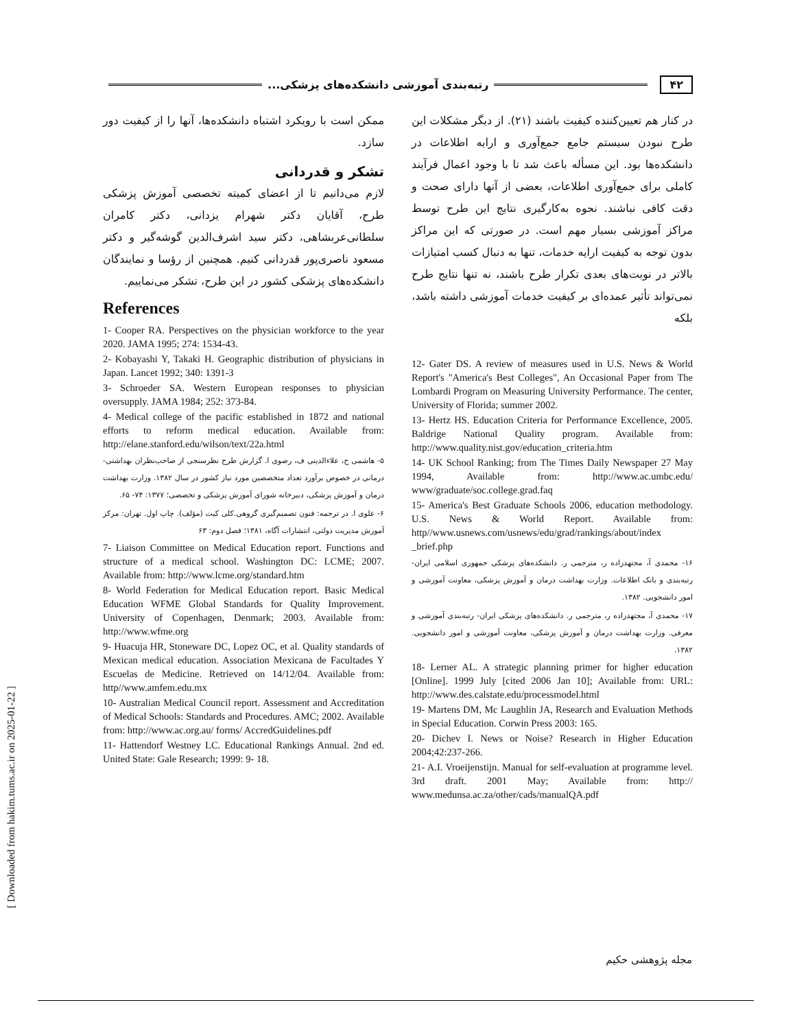۴۲ رتبه‌بندی آموزشی دانشکده‌های پزشکی...
در کنار هم تعیین‌کننده کیفیت باشند (۲۱). از دیگر مشکلات این طرح نبودن سیستم جامع جمع‌آوری و ارایه اطلاعات در دانشکده‌ها بود. این مسأله باعث شد تا با وجود اعمال فرآیند کاملی برای جمع‌آوری اطلاعات، بعضی از آنها دارای صحت و دقت کافی نباشند. نحوه به‌کارگیری نتایج این طرح توسط مراکز آموزشی بسیار مهم است. در صورتی که این مراکز بدون توجه به کیفیت ارایه خدمات، تنها به دنبال کسب امتیازات بالاتر در نوبت‌های بعدی تکرار طرح باشند، نه تنها نتایج طرح نمی‌تواند تأثیر عمده‌ای بر کیفیت خدمات آموزشی داشته باشد، بلکه
12- Gater DS. A review of measures used in U.S. News & World Report's "America's Best Colleges", An Occasional Paper from The Lombardi Program on Measuring University Performance. The center, University of Florida; summer 2002.
13- Hertz HS. Education Criteria for Performance Excellence, 2005. Baldrige National Quality program. Available from: http://www.quality.nist.gov/education_criteria.htm
14- UK School Ranking; from The Times Daily Newspaper 27 May 1994, Available from: http://www.ac.umbc.edu/ www/graduate/soc.college.grad.faq
15- America's Best Graduate Schools 2006, education methodology. U.S. News & World Report. Available from: http//www.usnews.com/usnews/edu/grad/rankings/about/index _brief.php
۱۶- محمدی آ، مجتهدزاده ر، مترجمی ر. دانشکده‌های پزشکی جمهوری اسلامی ایران- رتبه‌بندی و بانک اطلاعات. وزارت بهداشت درمان و آموزش پزشکی، معاونت آموزشی و امور دانشجویی. ۱۳۸۲.
۱۷- محمدی آ، مجتهدزاده ر، مترجمی ر. دانشکده‌های پزشکی ایران- رتبه‌بندی آموزشی و معرفی. وزارت بهداشت درمان و آموزش پزشکی، معاونت آموزشی و امور دانشجویی. ۱۳۸۲.
18- Lerner AL. A strategic planning primer for higher education [Online]. 1999 July [cited 2006 Jan 10]; Available from: URL: http://www.des.calstate.edu/processmodel.html
19- Martens DM, Mc Laughlin JA, Research and Evaluation Methods in Special Education. Corwin Press 2003: 165.
20- Dichev I. News or Noise? Research in Higher Education 2004;42:237-266.
21- A.I. Vroeijenstijn. Manual for self-evaluation at programme level. 3rd draft. 2001 May; Available from: http:// www.medunsa.ac.za/other/cads/manualQA.pdf
ممکن است با رویکرد اشتباه دانشکده‌ها، آنها را از کیفیت دور سازد.
تشکر و قدردانی
لازم می‌دانیم تا از اعضای کمیته تخصصی آموزش پزشکی طرح، آقایان دکتر شهرام یزدانی، دکتر کامران سلطانی‌عربشاهی، دکتر سید اشرف‌الدین گوشه‌گیر و دکتر مسعود ناصری‌پور قدردانی کنیم. همچنین از رؤسا و نمایندگان دانشکده‌های پزشکی کشور در این طرح، تشکر می‌نماییم.
References
1- Cooper RA. Perspectives on the physician workforce to the year 2020. JAMA 1995; 274: 1534-43.
2- Kobayashi Y, Takaki H. Geographic distribution of physicians in Japan. Lancet 1992; 340: 1391-3
3- Schroeder SA. Western European responses to physician oversupply. JAMA 1984; 252: 373-84.
4- Medical college of the pacific established in 1872 and national efforts to reform medical education. Available from: http://elane.stanford.edu/wilson/text/22a.html
۵- هاشمی ح، علاءالدینی ف، رضوی ا. گزارش طرح نظرسنجی از صاحب‌نظران بهداشتی- درمانی در خصوص برآورد تعداد متخصصین مورد نیاز کشور در سال ۱۳۸۲. وزارت بهداشت درمان و آموزش پزشکی، دبیرخانه شورای آموزش پزشکی و تخصصی؛ ۱۳۷۷: ۷۴- ۶۵.
۶- علوی ا. در ترجمه: فنون تصمیم‌گیری گروهی.کلی کیت (مؤلف). چاپ اول. تهران: مرکز آموزش مدیریت دولتی، انتشارات آگاه، ۱۳۸۱؛ فصل دوم: ۶۳
7- Liaison Committee on Medical Education report. Functions and structure of a medical school. Washington DC: LCME; 2007. Available from: http://www.lcme.org/standard.htm
8- World Federation for Medical Education report. Basic Medical Education WFME Global Standards for Quality Improvement. University of Copenhagen, Denmark; 2003. Available from: http://www.wfme.org
9- Huacuja HR, Stoneware DC, Lopez OC, et al. Quality standards of Mexican medical education. Association Mexicana de Facultades Y Escuelas de Medicine. Retrieved on 14/12/04. Available from: http//www.amfem.edu.mx
10- Australian Medical Council report. Assessment and Accreditation of Medical Schools: Standards and Procedures. AMC; 2002. Available from: http://www.ac.org.au/ forms/ AccredGuidelines.pdf
11- Hattendorf Westney LC. Educational Rankings Annual. 2nd ed. United State: Gale Research; 1999: 9- 18.
مجله پژوهشی حکیم
[ Downloaded from hakim.tums.ac.ir on 2025-01-22 ]